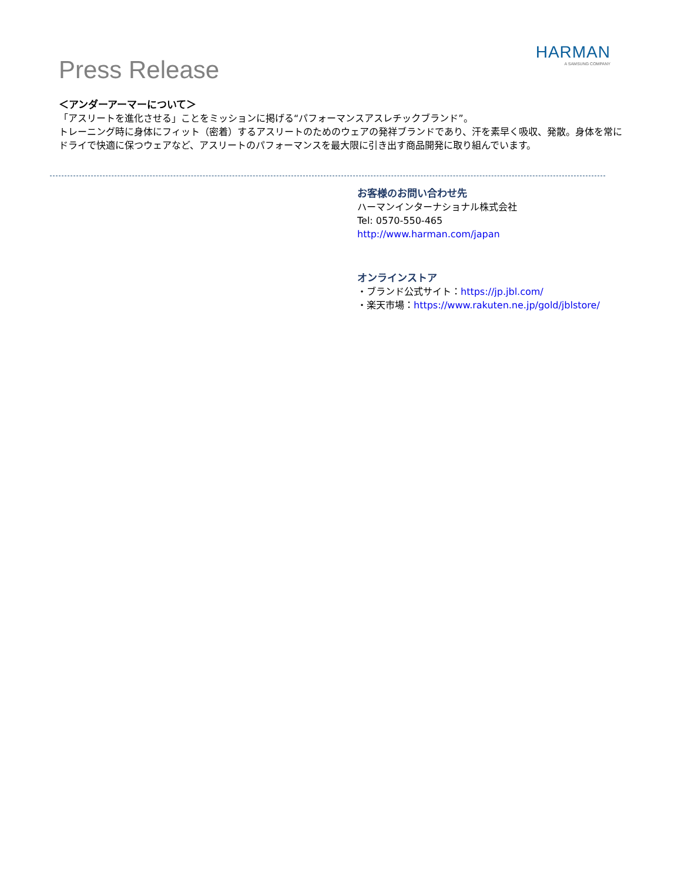Press Release
HARMAN
A SAMSUNG COMPANY
＜アンダーアーマーについて＞
「アスリートを進化させる」ことをミッションに掲げる“パフォーマンスアスレチックブランド”。
トレーニング時に身体にフィット（密着）するアスリートのためのウェアの発祥ブランドであり、汗を素早く吸収、発散。身体を常にドライで快適に保つウェアなど、アスリートのパフォーマンスを最大限に引き出す商品開発に取り組んでいます。
お客様のお問い合わせ先
ハーマンインターナショナル株式会社
Tel: 0570-550-465
http://www.harman.com/japan
オンラインストア
・ブランド公式サイト：https://jp.jbl.com/
・楽天市場：https://www.rakuten.ne.jp/gold/jblstore/